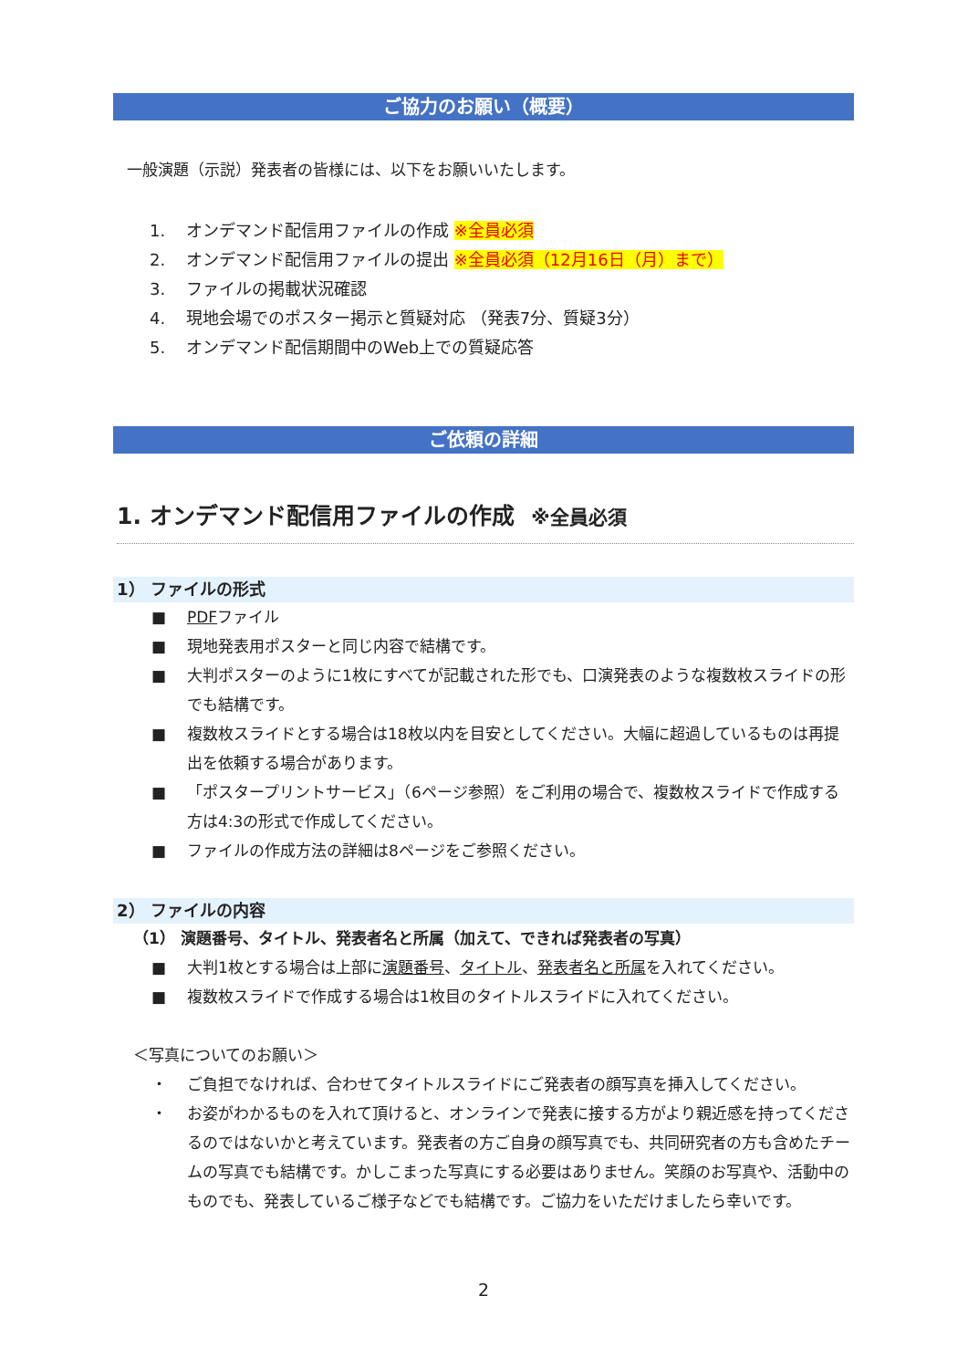ご協力のお願い（概要）
一般演題（示説）発表者の皆様には、以下をお願いいたします。
1. オンデマンド配信用ファイルの作成 ※全員必須
2. オンデマンド配信用ファイルの提出 ※全員必須（12月16日（月）まで）
3. ファイルの掲載状況確認
4. 現地会場でのポスター掲示と質疑対応 （発表7分、質疑3分）
5. オンデマンド配信期間中のWeb上での質疑応答
ご依頼の詳細
1. オンデマンド配信用ファイルの作成 ※全員必須
1） ファイルの形式
■ PDFファイル
■ 現地発表用ポスターと同じ内容で結構です。
■ 大判ポスターのように1枚にすべてが記載された形でも、口演発表のような複数枚スライドの形でも結構です。
■ 複数枚スライドとする場合は18枚以内を目安としてください。大幅に超過しているものは再提出を依頼する場合があります。
■ 「ポスタープリントサービス」（6ページ参照）をご利用の場合で、複数枚スライドで作成する方は4:3の形式で作成してください。
■ ファイルの作成方法の詳細は8ページをご参照ください。
2） ファイルの内容
（1） 演題番号、タイトル、発表者名と所属（加えて、できれば発表者の写真）
■ 大判1枚とする場合は上部に演題番号、タイトル、発表者名と所属を入れてください。
■ 複数枚スライドで作成する場合は1枚目のタイトルスライドに入れてください。
＜写真についてのお願い＞
・ ご負担でなければ、合わせてタイトルスライドにご発表者の顔写真を挿入してください。
・ お姿がわかるものを入れて頂けると、オンラインで発表に接する方がより親近感を持ってくださるのではないかと考えています。発表者の方ご自身の顔写真でも、共同研究者の方も含めたチームの写真でも結構です。かしこまった写真にする必要はありません。笑顔のお写真や、活動中のものでも、発表しているご様子などでも結構です。ご協力をいただけましたら幸いです。
2